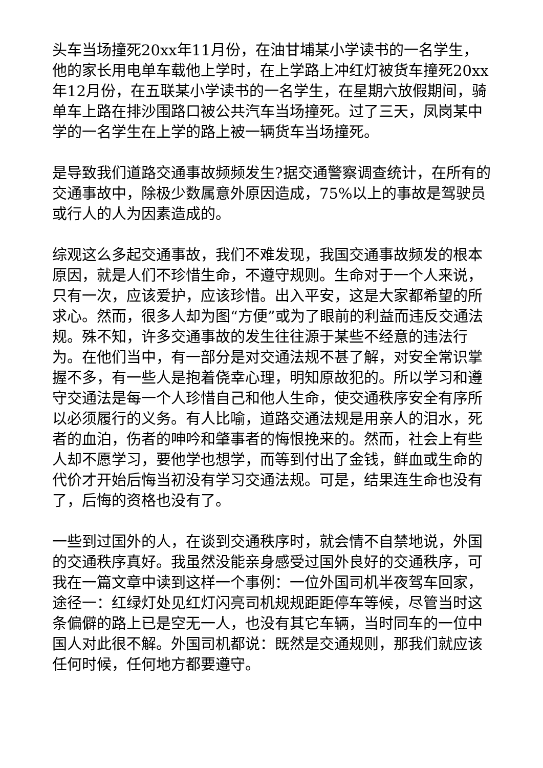头车当场撞死20xx年11月份，在油甘埔某小学读书的一名学生，他的家长用电单车载他上学时，在上学路上冲红灯被货车撞死20xx年12月份，在五联某小学读书的一名学生，在星期六放假期间，骑单车上路在排沙围路口被公共汽车当场撞死。过了三天，凤岗某中学的一名学生在上学的路上被一辆货车当场撞死。
是导致我们道路交通事故频频发生?据交通警察调查统计，在所有的交通事故中，除极少数属意外原因造成，75%以上的事故是驾驶员或行人的人为因素造成的。
综观这么多起交通事故，我们不难发现，我国交通事故频发的根本原因，就是人们不珍惜生命，不遵守规则。生命对于一个人来说，只有一次，应该爱护，应该珍惜。出入平安，这是大家都希望的所求心。然而，很多人却为图“方便”或为了眼前的利益而违反交通法规。殊不知，许多交通事故的发生往往源于某些不经意的违法行为。在他们当中，有一部分是对交通法规不甚了解，对安全常识掌握不多，有一些人是抱着侥幸心理，明知原故犯的。所以学习和遵守交通法是每一个人珍惜自己和他人生命，使交通秩序安全有序所以必须履行的义务。有人比喻，道路交通法规是用亲人的泪水，死者的血泊，伤者的呻吟和肇事者的悔恨挽来的。然而，社会上有些人却不愿学习，要他学也想学，而等到付出了金钱，鲜血或生命的代价才开始后悔当初没有学习交通法规。可是，结果连生命也没有了，后悔的资格也没有了。
一些到过国外的人，在谈到交通秩序时，就会情不自禁地说，外国的交通秩序真好。我虽然没能亲身感受过国外良好的交通秩序，可我在一篇文章中读到这样一个事例：一位外国司机半夜驾车回家，途径一：红绿灯处见红灯闪亮司机规规距距停车等候，尽管当时这条偏僻的路上已是空无一人，也没有其它车辆，当时同车的一位中国人对此很不解。外国司机都说：既然是交通规则，那我们就应该任何时候，任何地方都要遵守。